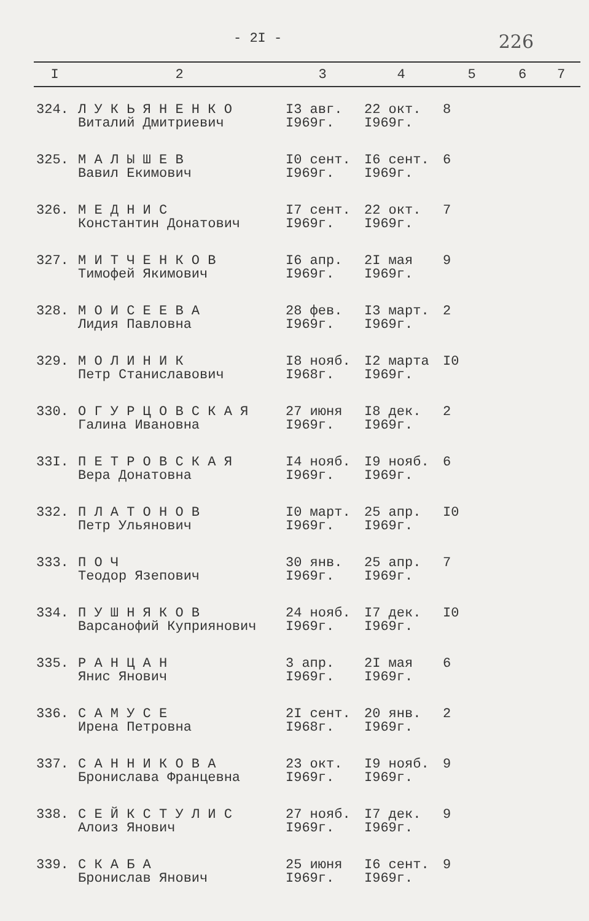- 2I - 226
| I | 2 | 3 | 4 | 5 | 6 | 7 |
| --- | --- | --- | --- | --- | --- | --- |
| 324. | Л У К Ь Я Н Е Н К О Виталий Дмитриевич | I3 авг. I969г. | 22 окт. I969г. | 8 | | |
| 325. | М А Л Ы Ш Е В Вавил Екимович | I0 сент. I969г. | I6 сент. I969г. | 6 | | |
| 326. | М Е Д Н И С Константин Донатович | I7 сент. I969г. | 22 окт. I969г. | 7 | | |
| 327. | М И Т Ч Е Н К О В Тимофей Якимович | I6 апр. I969г. | 2I мая I969г. | 9 | | |
| 328. | М О И С Е Е В А Лидия Павловна | 28 фев. I969г. | I3 март. I969г. | 2 | | |
| 329. | М О Л И Н И К Петр Станиславович | I8 нояб. I968г. | I2 марта I969г. | I0 | | |
| 330. | О Г У Р Ц О В С К А Я Галина Ивановна | 27 июня I969г. | I8 дек. I969г. | 2 | | |
| 33I. | П Е Т Р О В С К А Я Вера Донатовна | I4 нояб. I969г. | I9 нояб. I969г. | 6 | | |
| 332. | П Л А Т О Н О В Петр Ульянович | I0 март. I969г. | 25 апр. I969г. | I0 | | |
| 333. | П О Ч Теодор Язепович | 30 янв. I969г. | 25 апр. I969г. | 7 | | |
| 334. | П У Ш Н Я К О В Варсанофий Куприянович | 24 нояб. I969г. | I7 дек. I969г. | I0 | | |
| 335. | Р А Н Ц А Н Янис Янович | 3 апр. I969г. | 2I мая I969г. | 6 | | |
| 336. | С А М У С Е Ирена Петровна | 2I сент. I968г. | 20 янв. I969г. | 2 | | |
| 337. | С А Н Н И К О В А Бронислава Францевна | 23 окт. I969г. | I9 нояб. I969г. | 9 | | |
| 338. | С Е Й К С Т У Л И С Алоиз Янович | 27 нояб. I969г. | I7 дек. I969г. | 9 | | |
| 339. | С К А Б А Бронислав Янович | 25 июня I969г. | I6 сент. I969г. | 9 | | |